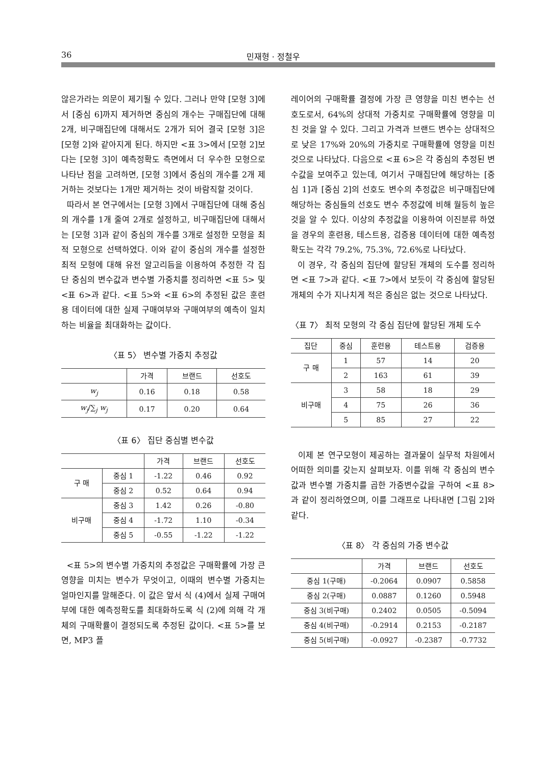36 민재형 · 정철우
않은가라는 의문이 제기될 수 있다. 그러나 만약 [모형 3]에서 [중심 6]까지 제거하면 중심의 개수는 구매집단에 대해 2개, 비구매집단에 대해서도 2개가 되어 결국 [모형 3]은 [모형 2]와 같아지게 된다. 하지만 <표 3>에서 [모형 2]보다는 [모형 3]이 예측정확도 측면에서 더 우수한 모형으로 나타난 점을 고려하면, [모형 3]에서 중심의 개수를 2개 제거하는 것보다는 1개만 제거하는 것이 바람직할 것이다.
따라서 본 연구에서는 [모형 3]에서 구매집단에 대해 중심의 개수를 1개 줄여 2개로 설정하고, 비구매집단에 대해서는 [모형 3]과 같이 중심의 개수를 3개로 설정한 모형을 최적 모형으로 선택하였다. 이와 같이 중심의 개수를 설정한 최적 모형에 대해 유전 알고리듬을 이용하여 추정한 각 집단 중심의 변수값과 변수별 가중치를 정리하면 <표 5> 및 <표 6>과 같다. <표 5>와 <표 6>의 추정된 값은 훈련용 데이터에 대한 실제 구매여부와 구매여부의 예측이 일치하는 비율을 최대화하는 값이다.
〈표 5〉 변수별 가중치 추정값
| | 가격 | 브랜드 | 선호도 |
| --- | --- | --- | --- |
| w<sub>j</sub> | 0.16 | 0.18 | 0.58 |
| w<sub>j</sub> /∑<sub>j</sub> w<sub>j</sub> | 0.17 | 0.20 | 0.64 |
〈표 6〉 집단 중심별 변수값
| | | 가격 | 브랜드 | 선호도 |
| --- | --- | --- | --- | --- |
| 구 매 | 중심 1 | -1.22 | 0.46 | 0.92 |
| | 중심 2 | 0.52 | 0.64 | 0.94 |
| 비구매 | 중심 3 | 1.42 | 0.26 | -0.80 |
| | 중심 4 | -1.72 | 1.10 | -0.34 |
| | 중심 5 | -0.55 | -1.22 | -1.22 |
<표 5>의 변수별 가중치의 추정값은 구매확률에 가장 큰 영향을 미치는 변수가 무엇이고, 이때의 변수별 가중치는 얼마인지를 말해준다. 이 값은 앞서 식 (4)에서 실제 구매여부에 대한 예측정확도를 최대화하도록 식 (2)에 의해 각 개체의 구매확률이 결정되도록 추정된 값이다. <표 5>를 보면, MP3 플
레이어의 구매확률 결정에 가장 큰 영향을 미친 변수는 선호도로서, 64%의 상대적 가중치로 구매확률에 영향을 미친 것을 알 수 있다. 그리고 가격과 브랜드 변수는 상대적으로 낮은 17%와 20%의 가중치로 구매확률에 영향을 미친 것으로 나타났다. 다음으로 <표 6>은 각 중심의 추정된 변수값을 보여주고 있는데, 여기서 구매집단에 해당하는 [중심 1]과 [중심 2]의 선호도 변수의 추정값은 비구매집단에 해당하는 중심들의 선호도 변수 추정값에 비해 월등히 높은 것을 알 수 있다. 이상의 추정값을 이용하여 이진분류 하였을 경우의 훈련용, 테스트용, 검증용 데이터에 대한 예측정확도는 각각 79.2%, 75.3%, 72.6%로 나타났다.
이 경우, 각 중심의 집단에 할당된 개체의 도수를 정리하면 <표 7>과 같다. <표 7>에서 보듯이 각 중심에 할당된 개체의 수가 지나치게 적은 중심은 없는 것으로 나타났다.
〈표 7〉 최적 모형의 각 중심 집단에 할당된 개체 도수
| 집단 | 중심 | 훈련용 | 테스트용 | 검증용 |
| --- | --- | --- | --- | --- |
| 구 매 | 1 | 57 | 14 | 20 |
| | 2 | 163 | 61 | 39 |
| 비구매 | 3 | 58 | 18 | 29 |
| | 4 | 75 | 26 | 36 |
| | 5 | 85 | 27 | 22 |
이제 본 연구모형이 제공하는 결과물이 실무적 차원에서 어떠한 의미를 갖는지 살펴보자. 이를 위해 각 중심의 변수값과 변수별 가중치를 곱한 가중변수값을 구하여 <표 8>과 같이 정리하였으며, 이를 그래프로 나타내면 [그림 2]와 같다.
〈표 8〉 각 중심의 가중 변수값
| | 가격 | 브랜드 | 선호도 |
| --- | --- | --- | --- |
| 중심 1(구매) | -0.2064 | 0.0907 | 0.5858 |
| 중심 2(구매) | 0.0887 | 0.1260 | 0.5948 |
| 중심 3(비구매) | 0.2402 | 0.0505 | -0.5094 |
| 중심 4(비구매) | -0.2914 | 0.2153 | -0.2187 |
| 중심 5(비구매) | -0.0927 | -0.2387 | -0.7732 |